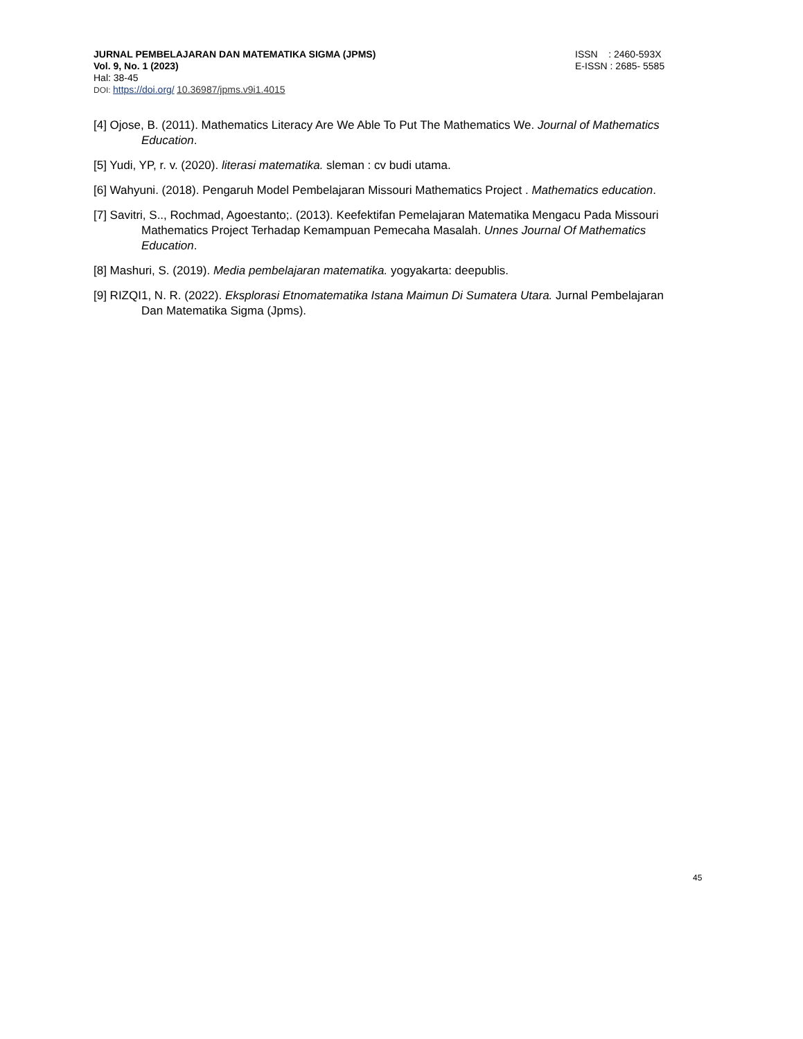JURNAL PEMBELAJARAN DAN MATEMATIKA SIGMA (JPMS) ISSN : 2460-593X
Vol. 9, No. 1 (2023) E-ISSN : 2685- 5585
Hal: 38-45
DOI: https://doi.org/ 10.36987/jpms.v9i1.4015
[4] Ojose, B. (2011). Mathematics Literacy Are We Able To Put The Mathematics We. Journal of Mathematics Education.
[5] Yudi, YP, r. v. (2020). literasi matematika. sleman : cv budi utama.
[6] Wahyuni. (2018). Pengaruh Model Pembelajaran Missouri Mathematics Project . Mathematics education.
[7] Savitri, S.., Rochmad, Agoestanto;. (2013). Keefektifan Pemelajaran Matematika Mengacu Pada Missouri Mathematics Project Terhadap Kemampuan Pemecaha Masalah. Unnes Journal Of Mathematics Education.
[8] Mashuri, S. (2019). Media pembelajaran matematika. yogyakarta: deepublis.
[9] RIZQI1, N. R. (2022). Eksplorasi Etnomatematika Istana Maimun Di Sumatera Utara. Jurnal Pembelajaran Dan Matematika Sigma (Jpms).
45